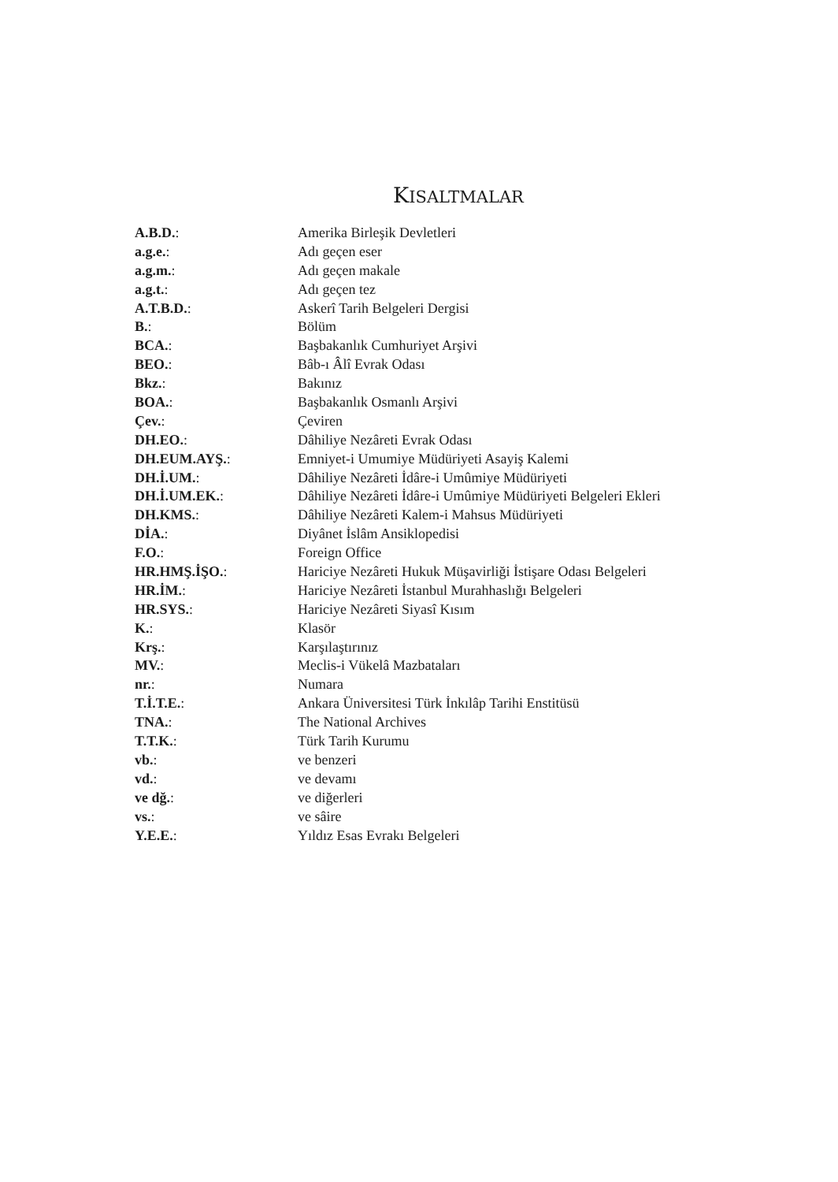KISALTMALAR
| A.B.D. : | Amerika Birleşik Devletleri |
| a.g.e. : | Adı geçen eser |
| a.g.m. : | Adı geçen makale |
| a.g.t. : | Adı geçen tez |
| A.T.B.D. : | Askerî Tarih Belgeleri Dergisi |
| B. : | Bölüm |
| BCA. : | Başbakanlık Cumhuriyet Arşivi |
| BEO. : | Bâb-ı Âlî Evrak Odası |
| Bkz. : | Bakınız |
| BOA. : | Başbakanlık Osmanlı Arşivi |
| Çev. : | Çeviren |
| DH.EO. : | Dâhiliye Nezâreti Evrak Odası |
| DH.EUM.AYŞ. : | Emniyet-i Umumiye Müdüriyeti Asayiş Kalemi |
| DH.İ.UM. : | Dâhiliye Nezâreti İdâre-i Umûmiye Müdüriyeti |
| DH.İ.UM.EK. : | Dâhiliye Nezâreti İdâre-i Umûmiye Müdüriyeti Belgeleri Ekleri |
| DH.KMS. : | Dâhiliye Nezâreti Kalem-i Mahsus Müdüriyeti |
| DİA. : | Diyânet İslâm Ansiklopedisi |
| F.O. : | Foreign Office |
| HR.HMŞ.İŞO. : | Hariciye Nezâreti Hukuk Müşavirliği İstişare Odası Belgeleri |
| HR.İM. : | Hariciye Nezâreti İstanbul Murahhaslığı Belgeleri |
| HR.SYS. : | Hariciye Nezâreti Siyasî Kısım |
| K. : | Klasör |
| Krş. : | Karşılaştırınız |
| MV. : | Meclis-i Vükelâ Mazbataları |
| nr. : | Numara |
| T.İ.T.E. : | Ankara Üniversitesi Türk İnkılâp Tarihi Enstitüsü |
| TNA. : | The National Archives |
| T.T.K. : | Türk Tarih Kurumu |
| vb. : | ve benzeri |
| vd. : | ve devamı |
| ve dğ. : | ve diğerleri |
| vs. : | ve sâire |
| Y.E.E. : | Yıldız Esas Evrakı Belgeleri |